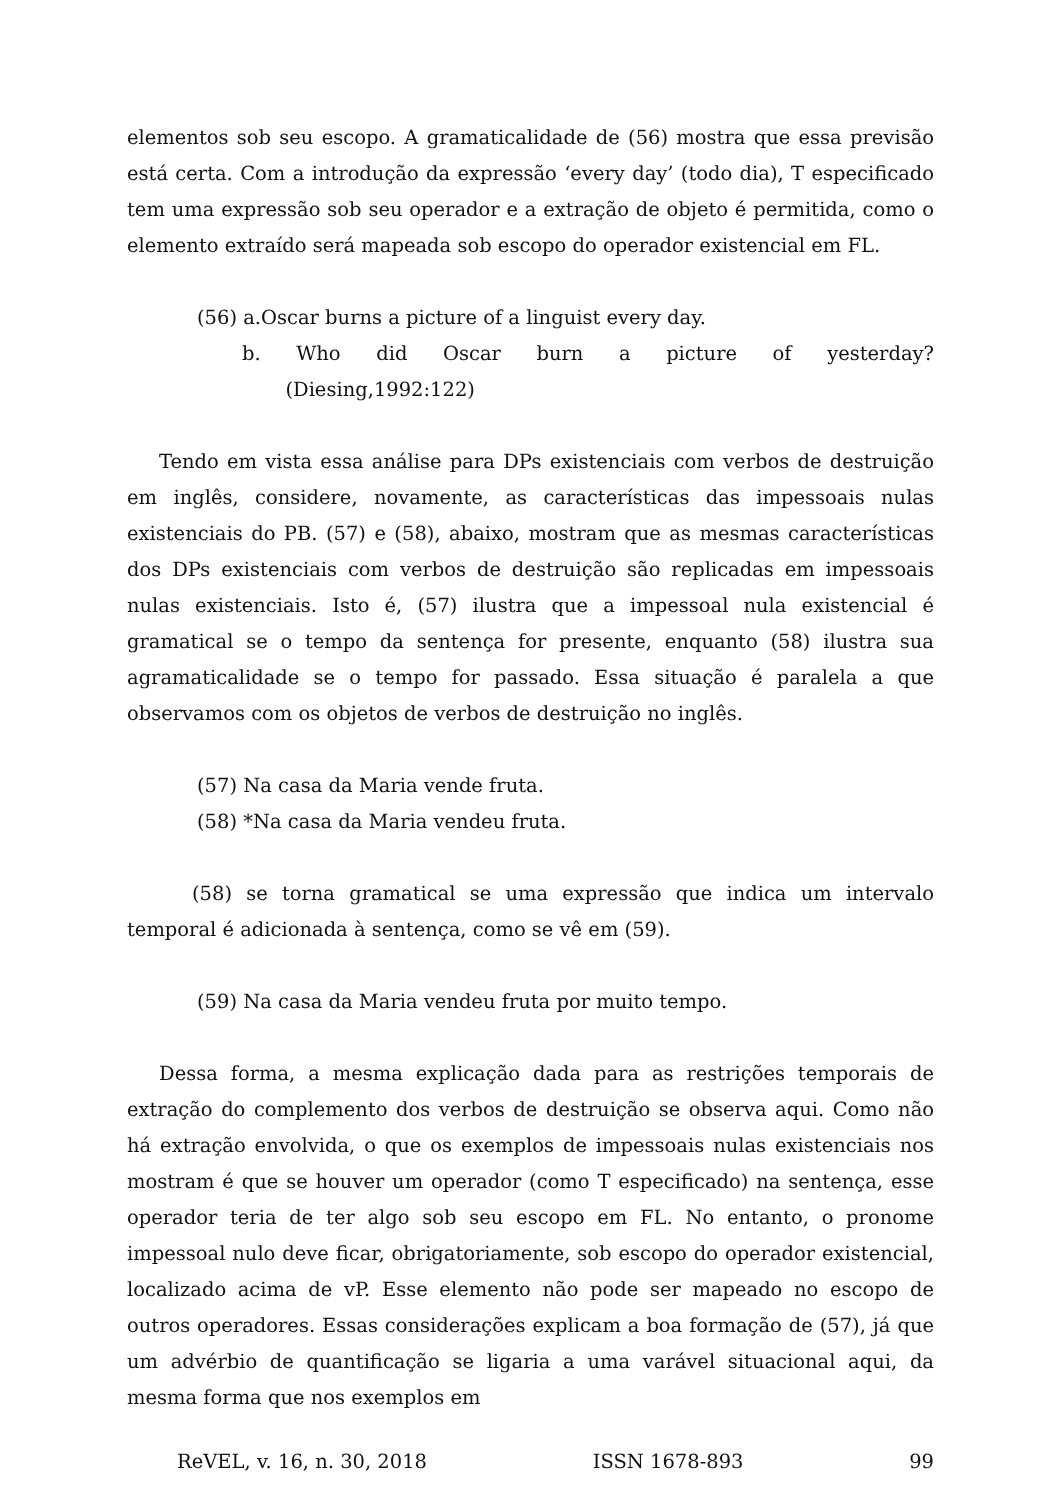elementos sob seu escopo. A gramaticalidade de (56) mostra que essa previsão está certa. Com a introdução da expressão ‘every day’ (todo dia), T especificado tem uma expressão sob seu operador e a extração de objeto é permitida, como o elemento extraído será mapeada sob escopo do operador existencial em FL.
(56) a.Oscar burns a picture of a linguist every day.
b. Who did Oscar burn a picture of yesterday? (Diesing,1992:122)
Tendo em vista essa análise para DPs existenciais com verbos de destruição em inglês, considere, novamente, as características das impessoais nulas existenciais do PB. (57) e (58), abaixo, mostram que as mesmas características dos DPs existenciais com verbos de destruição são replicadas em impessoais nulas existenciais. Isto é, (57) ilustra que a impessoal nula existencial é gramatical se o tempo da sentença for presente, enquanto (58) ilustra sua agramaticalidade se o tempo for passado. Essa situação é paralela a que observamos com os objetos de verbos de destruição no inglês.
(57) Na casa da Maria vende fruta.
(58) *Na casa da Maria vendeu fruta.
(58) se torna gramatical se uma expressão que indica um intervalo temporal é adicionada à sentença, como se vê em (59).
(59) Na casa da Maria vendeu fruta por muito tempo.
Dessa forma, a mesma explicação dada para as restrições temporais de extração do complemento dos verbos de destruição se observa aqui. Como não há extração envolvida, o que os exemplos de impessoais nulas existenciais nos mostram é que se houver um operador (como T especificado) na sentença, esse operador teria de ter algo sob seu escopo em FL. No entanto, o pronome impessoal nulo deve ficar, obrigatoriamente, sob escopo do operador existencial, localizado acima de vP. Esse elemento não pode ser mapeado no escopo de outros operadores. Essas considerações explicam a boa formação de (57), já que um advérbio de quantificação se ligaria a uma varável situacional aqui, da mesma forma que nos exemplos em
ReVEL, v. 16, n. 30, 2018 ISSN 1678-893 99